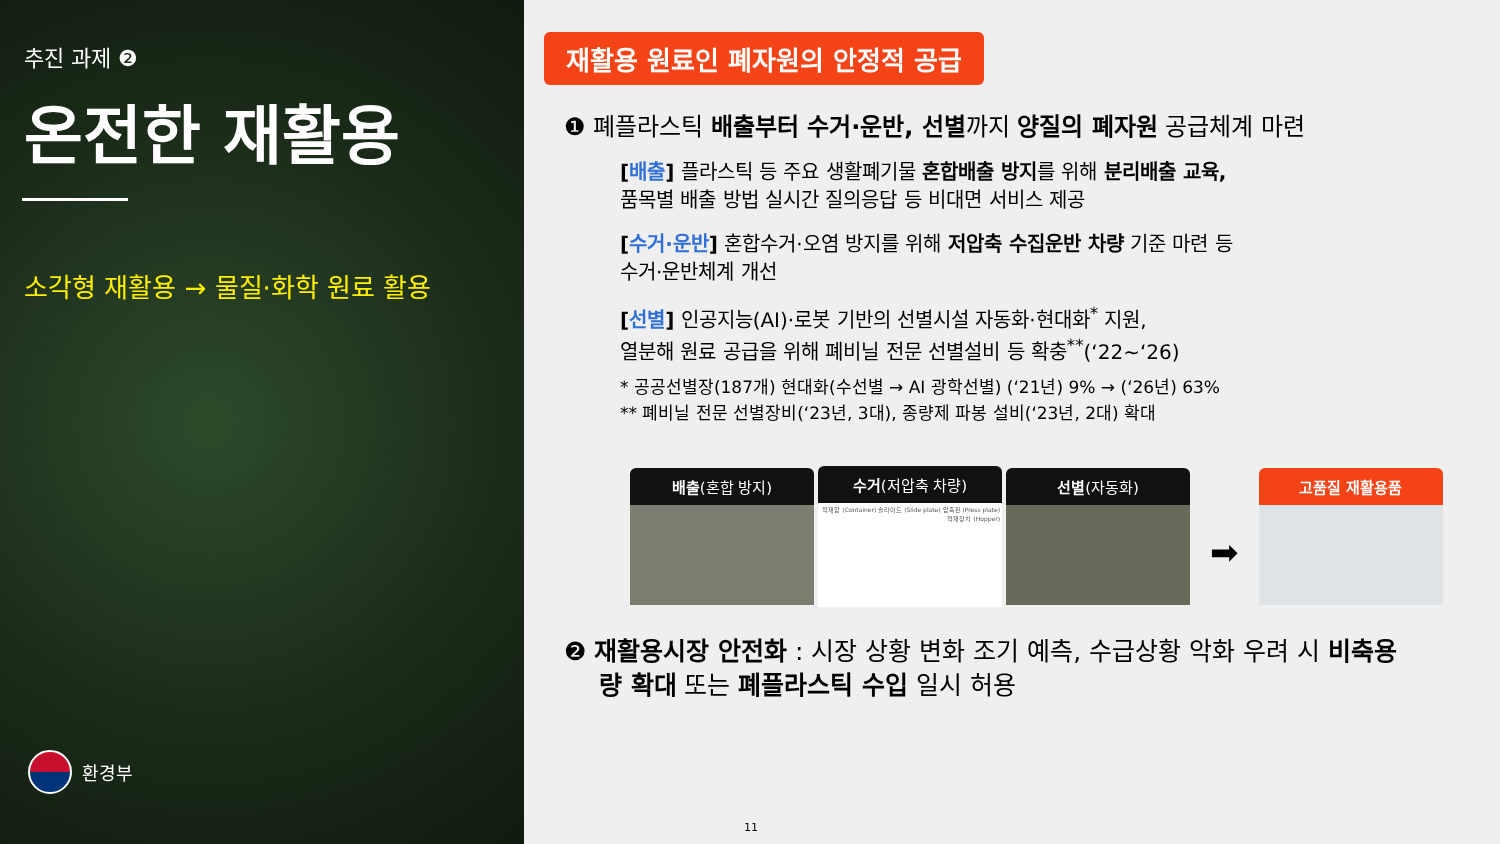추진 과제 ❷
온전한 재활용
소각형 재활용 → 물질·화학 원료 활용
환경부
재활용 원료인 폐자원의 안정적 공급
❶ 폐플라스틱 배출부터 수거·운반, 선별까지 양질의 폐자원 공급체계 마련
[배출] 플라스틱 등 주요 생활폐기물 혼합배출 방지를 위해 분리배출 교육,
품목별 배출 방법 실시간 질의응답 등 비대면 서비스 제공
[수거·운반] 혼합수거·오염 방지를 위해 저압축 수집운반 차량 기준 마련 등
수거·운반체계 개선
[선별] 인공지능(AI)·로봇 기반의 선별시설 자동화·현대화<sup>*</sup> 지원,
열분해 원료 공급을 위해 폐비닐 전문 선별설비 등 확충<sup>**</sup>(‘22~‘26)
* 공공선별장(187개) 현대화(수선별 → AI 광학선별) (‘21년) 9% → (‘26년) 63%
** 폐비닐 전문 선별장비(‘23년, 3대), 종량제 파봉 설비(‘23년, 2대) 확대
배출(혼합 방지)
수거(저압축 차량)
적재함 (Container) 슬라이드 (Slide plate) 압축판 (Press plate) 적재장치 (Hopper)
선별(자동화)
➡
고품질 재활용품
❷ 재활용시장 안전화 : 시장 상황 변화 조기 예측, 수급상황 악화 우려 시 비축용
량 확대 또는 폐플라스틱 수입 일시 허용
11